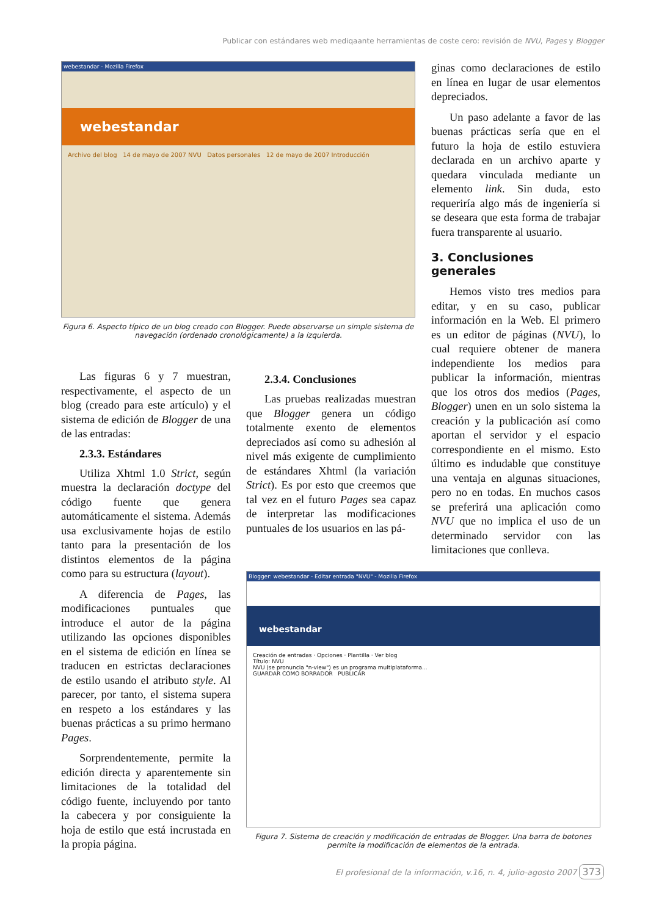Publicar con estándares web mediqaante herramientas de coste cero: revisión de NVU, Pages y Blogger
webestandar - Mozilla Firefox
webestandar
Archivo del blog 14 de mayo de 2007 NVU Datos personales 12 de mayo de 2007 Introducción
Figura 6. Aspecto típico de un blog creado con Blogger. Puede observarse un simple sistema de navegación (ordenado cronológicamente) a la izquierda.
Las figuras 6 y 7 muestran, respectivamente, el aspecto de un blog (creado para este artículo) y el sistema de edición de Blogger de una de las entradas:
2.3.3. Estándares
Utiliza Xhtml 1.0 Strict, según muestra la declaración doctype del código fuente que genera automáticamente el sistema. Además usa exclusivamente hojas de estilo tanto para la presentación de los distintos elementos de la página como para su estructura (layout).
A diferencia de Pages, las modificaciones puntuales que introduce el autor de la página utilizando las opciones disponibles en el sistema de edición en línea se traducen en estrictas declaraciones de estilo usando el atributo style. Al parecer, por tanto, el sistema supera en respeto a los estándares y las buenas prácticas a su primo hermano Pages.
Sorprendentemente, permite la edición directa y aparentemente sin limitaciones de la totalidad del código fuente, incluyendo por tanto la cabecera y por consiguiente la hoja de estilo que está incrustada en la propia página.
2.3.4. Conclusiones
Las pruebas realizadas muestran que Blogger genera un código totalmente exento de elementos depreciados así como su adhesión al nivel más exigente de cumplimiento de estándares Xhtml (la variación Strict). Es por esto que creemos que tal vez en el futuro Pages sea capaz de interpretar las modificaciones puntuales de los usuarios en las pá-
ginas como declaraciones de estilo en línea en lugar de usar elementos depreciados.
Un paso adelante a favor de las buenas prácticas sería que en el futuro la hoja de estilo estuviera declarada en un archivo aparte y quedara vinculada mediante un elemento link. Sin duda, esto requeriría algo más de ingeniería si se deseara que esta forma de trabajar fuera transparente al usuario.
3. Conclusiones generales
Hemos visto tres medios para editar, y en su caso, publicar información en la Web. El primero es un editor de páginas (NVU), lo cual requiere obtener de manera independiente los medios para publicar la información, mientras que los otros dos medios (Pages, Blogger) unen en un solo sistema la creación y la publicación así como aportan el servidor y el espacio correspondiente en el mismo. Esto último es indudable que constituye una ventaja en algunas situaciones, pero no en todas. En muchos casos se preferirá una aplicación como NVU que no implica el uso de un determinado servidor con las limitaciones que conlleva.
Blogger: webestandar - Editar entrada "NVU" - Mozilla Firefox
webestandar
Creación de entradas · Opciones · Plantilla · Ver blog
Título: NVU
NVU (se pronuncia "n-view") es un programa multiplataforma...
GUARDAR COMO BORRADOR PUBLICAR
Figura 7. Sistema de creación y modificación de entradas de Blogger. Una barra de botones permite la modificación de elementos de la entrada.
El profesional de la información, v.16, n. 4, julio-agosto 2007 373